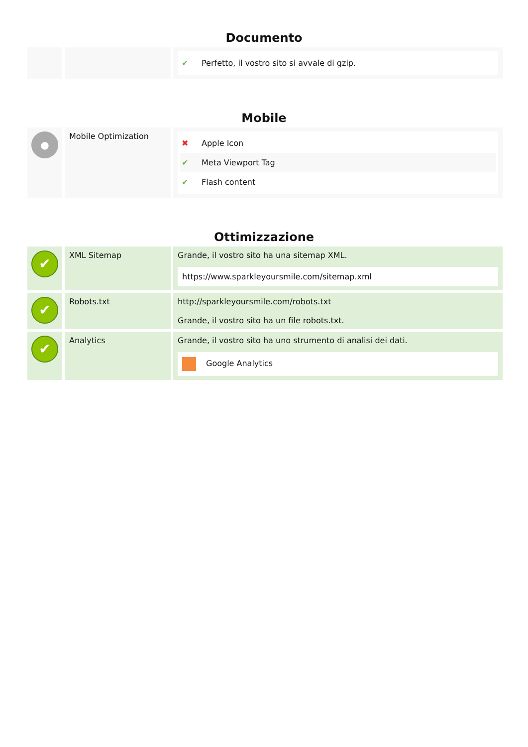Documento
| | | ✔ Perfetto, il vostro sito si avvale di gzip. |
Mobile
| ● | Mobile Optimization | ✖ Apple Icon ✔ Meta Viewport Tag ✔ Flash content |
Ottimizzazione
| ✔ | XML Sitemap | Grande, il vostro sito ha una sitemap XML. https://www.sparkleyoursmile.com/sitemap.xml |
| ✔ | Robots.txt | http://sparkleyoursmile.com/robots.txt Grande, il vostro sito ha un file robots.txt. |
| ✔ | Analytics | Grande, il vostro sito ha uno strumento di analisi dei dati. Google Analytics |